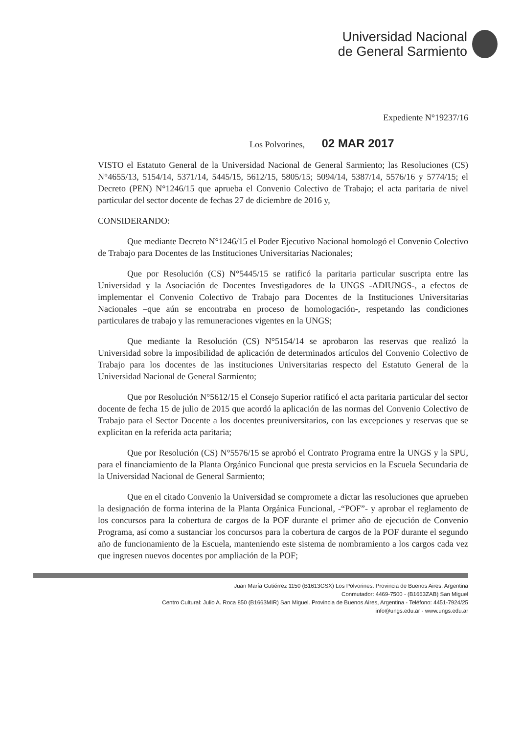Universidad Nacional
de General Sarmiento
Expediente N°19237/16
Los Polvorines, 02 MAR 2017
VISTO el Estatuto General de la Universidad Nacional de General Sarmiento; las Resoluciones (CS) N°4655/13, 5154/14, 5371/14, 5445/15, 5612/15, 5805/15; 5094/14, 5387/14, 5576/16 y 5774/15; el Decreto (PEN) N°1246/15 que aprueba el Convenio Colectivo de Trabajo; el acta paritaria de nivel particular del sector docente de fechas 27 de diciembre de 2016 y,
CONSIDERANDO:
Que mediante Decreto N°1246/15 el Poder Ejecutivo Nacional homologó el Convenio Colectivo de Trabajo para Docentes de las Instituciones Universitarias Nacionales;
Que por Resolución (CS) N°5445/15 se ratificó la paritaria particular suscripta entre las Universidad y la Asociación de Docentes Investigadores de la UNGS -ADIUNGS-, a efectos de implementar el Convenio Colectivo de Trabajo para Docentes de la Instituciones Universitarias Nacionales –que aún se encontraba en proceso de homologación-, respetando las condiciones particulares de trabajo y las remuneraciones vigentes en la UNGS;
Que mediante la Resolución (CS) N°5154/14 se aprobaron las reservas que realizó la Universidad sobre la imposibilidad de aplicación de determinados artículos del Convenio Colectivo de Trabajo para los docentes de las instituciones Universitarias respecto del Estatuto General de la Universidad Nacional de General Sarmiento;
Que por Resolución N°5612/15 el Consejo Superior ratificó el acta paritaria particular del sector docente de fecha 15 de julio de 2015 que acordó la aplicación de las normas del Convenio Colectivo de Trabajo para el Sector Docente a los docentes preuniversitarios, con las excepciones y reservas que se explicitan en la referida acta paritaria;
Que por Resolución (CS) N°5576/15 se aprobó el Contrato Programa entre la UNGS y la SPU, para el financiamiento de la Planta Orgánico Funcional que presta servicios en la Escuela Secundaria de la Universidad Nacional de General Sarmiento;
Que en el citado Convenio la Universidad se compromete a dictar las resoluciones que aprueben la designación de forma interina de la Planta Orgánica Funcional, -“POF”- y aprobar el reglamento de los concursos para la cobertura de cargos de la POF durante el primer año de ejecución de Convenio Programa, así como a sustanciar los concursos para la cobertura de cargos de la POF durante el segundo año de funcionamiento de la Escuela, manteniendo este sistema de nombramiento a los cargos cada vez que ingresen nuevos docentes por ampliación de la POF;
Juan María Gutiérrez 1150 (B1613GSX) Los Polvorines. Provincia de Buenos Aires, Argentina
Conmutador: 4469-7500 - (B1663ZAB) San Miguel
Centro Cultural: Julio A. Roca 850 (B1663MIR) San Miguel. Provincia de Buenos Aires, Argentina - Teléfono: 4451-7924/25
info@ungs.edu.ar - www.ungs.edu.ar